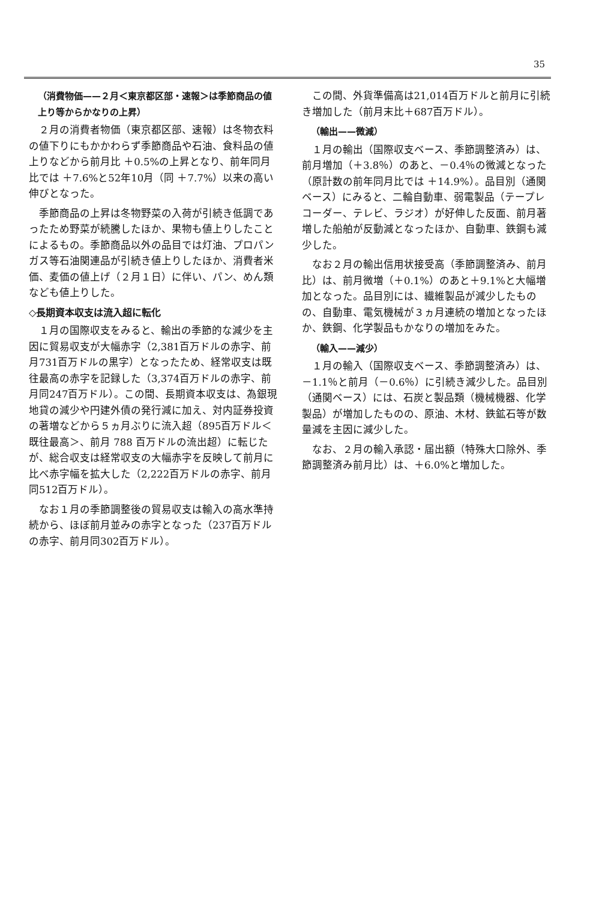35
（消費物価——２月＜東京都区部・速報＞は季節商品の値上り等からかなりの上昇）
２月の消費者物価（東京都区部、速報）は冬物衣料の値下りにもかかわらず季節商品や石油、食料品の値上りなどから前月比 ＋0.5%の上昇となり、前年同月比では ＋7.6%と52年10月（同 ＋7.7%）以来の高い伸びとなった。
季節商品の上昇は冬物野菜の入荷が引続き低調であったため野菜が続騰したほか、果物も値上りしたことによるもの。季節商品以外の品目では灯油、プロパンガス等石油関連品が引続き値上りしたほか、消費者米価、麦価の値上げ（２月１日）に伴い、パン、めん類なども値上りした。
◇長期資本収支は流入超に転化
１月の国際収支をみると、輸出の季節的な減少を主因に貿易収支が大幅赤字（2,381百万ドルの赤字、前月731百万ドルの黒字）となったため、経常収支は既往最高の赤字を記録した（3,374百万ドルの赤字、前月同247百万ドル）。この間、長期資本収支は、為銀現地貸の減少や円建外債の発行減に加え、対内証券投資の著増などから５ヵ月ぶりに流入超（895百万ドル＜既往最高＞、前月 788 百万ドルの流出超）に転じたが、総合収支は経常収支の大幅赤字を反映して前月に比べ赤字幅を拡大した（2,222百万ドルの赤字、前月同512百万ドル）。
なお１月の季節調整後の貿易収支は輸入の高水準持続から、ほぼ前月並みの赤字となった（237百万ドルの赤字、前月同302百万ドル）。
この間、外貨準備高は21,014百万ドルと前月に引続き増加した（前月末比＋687百万ドル）。
（輸出——微減）
１月の輸出（国際収支ベース、季節調整済み）は、前月増加（＋3.8％）のあと、－0.4％の微減となった（原計数の前年同月比では ＋14.9%）。品目別（通関ベース）にみると、二輪自動車、弱電製品（テープレコーダー、テレビ、ラジオ）が好伸した反面、前月著増した船舶が反動減となったほか、自動車、鉄鋼も減少した。
なお２月の輸出信用状接受高（季節調整済み、前月比）は、前月微増（＋0.1%）のあと＋9.1%と大幅増加となった。品目別には、繊維製品が減少したものの、自動車、電気機械が３ヵ月連続の増加となったほか、鉄鋼、化学製品もかなりの増加をみた。
（輸入——減少）
１月の輸入（国際収支ベース、季節調整済み）は、－1.1％と前月（－0.6％）に引続き減少した。品目別（通関ベース）には、石炭と製品類（機械機器、化学製品）が増加したものの、原油、木材、鉄鉱石等が数量減を主因に減少した。
なお、２月の輸入承認・届出額（特殊大口除外、季節調整済み前月比）は、＋6.0%と増加した。